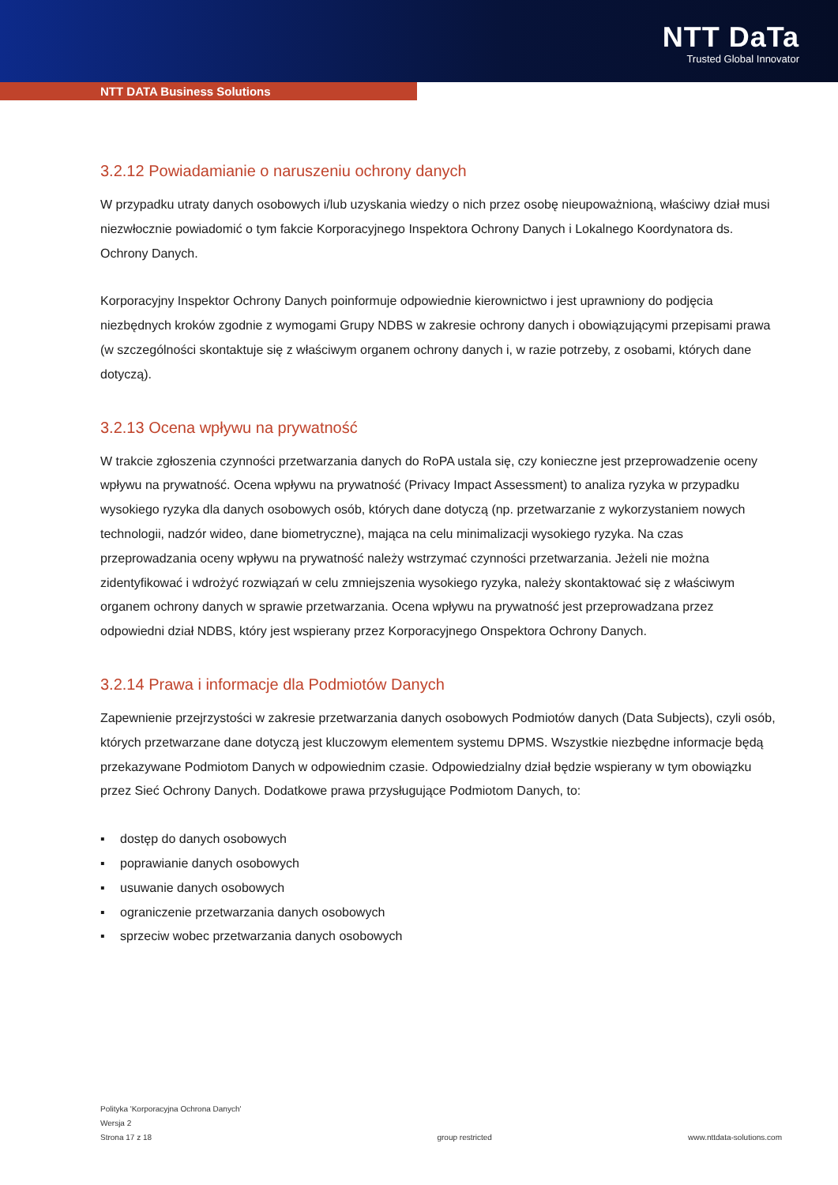NTT DaTa
Trusted Global Innovator
NTT DATA Business Solutions
3.2.12 Powiadamianie o naruszeniu ochrony danych
W przypadku utraty danych osobowych i/lub uzyskania wiedzy o nich przez osobę nieupoważnioną, właściwy dział musi niezwłocznie powiadomić o tym fakcie Korporacyjnego Inspektora Ochrony Danych i Lokalnego Koordynatora ds. Ochrony Danych.
Korporacyjny Inspektor Ochrony Danych poinformuje odpowiednie kierownictwo i jest uprawniony do podjęcia niezbędnych kroków zgodnie z wymogami Grupy NDBS w zakresie ochrony danych i obowiązującymi przepisami prawa (w szczególności skontaktuje się z właściwym organem ochrony danych i, w razie potrzeby, z osobami, których dane dotyczą).
3.2.13 Ocena wpływu na prywatność
W trakcie zgłoszenia czynności przetwarzania danych do RoPA ustala się, czy konieczne jest przeprowadzenie oceny wpływu na prywatność. Ocena wpływu na prywatność (Privacy Impact Assessment) to analiza ryzyka w przypadku wysokiego ryzyka dla danych osobowych osób, których dane dotyczą (np. przetwarzanie z wykorzystaniem nowych technologii, nadzór wideo, dane biometryczne), mająca na celu minimalizacji wysokiego ryzyka. Na czas przeprowadzania oceny wpływu na prywatność należy wstrzymać czynności przetwarzania. Jeżeli nie można zidentyfikować i wdrożyć rozwiązań w celu zmniejszenia wysokiego ryzyka, należy skontaktować się z właściwym organem ochrony danych w sprawie przetwarzania. Ocena wpływu na prywatność jest przeprowadzana przez odpowiedni dział NDBS, który jest wspierany przez Korporacyjnego Onspektora Ochrony Danych.
3.2.14 Prawa i informacje dla Podmiotów Danych
Zapewnienie przejrzystości w zakresie przetwarzania danych osobowych Podmiotów danych (Data Subjects), czyli osób, których przetwarzane dane dotyczą jest kluczowym elementem systemu DPMS. Wszystkie niezbędne informacje będą przekazywane Podmiotom Danych w odpowiednim czasie. Odpowiedzialny dział będzie wspierany w tym obowiązku przez Sieć Ochrony Danych. Dodatkowe prawa przysługujące Podmiotom Danych, to:
▪ dostęp do danych osobowych
▪ poprawianie danych osobowych
▪ usuwanie danych osobowych
▪ ograniczenie przetwarzania danych osobowych
▪ sprzeciw wobec przetwarzania danych osobowych
Polityka 'Korporacyjna Ochrona Danych'
Wersja 2
Strona 17 z 18
group restricted
www.nttdata-solutions.com